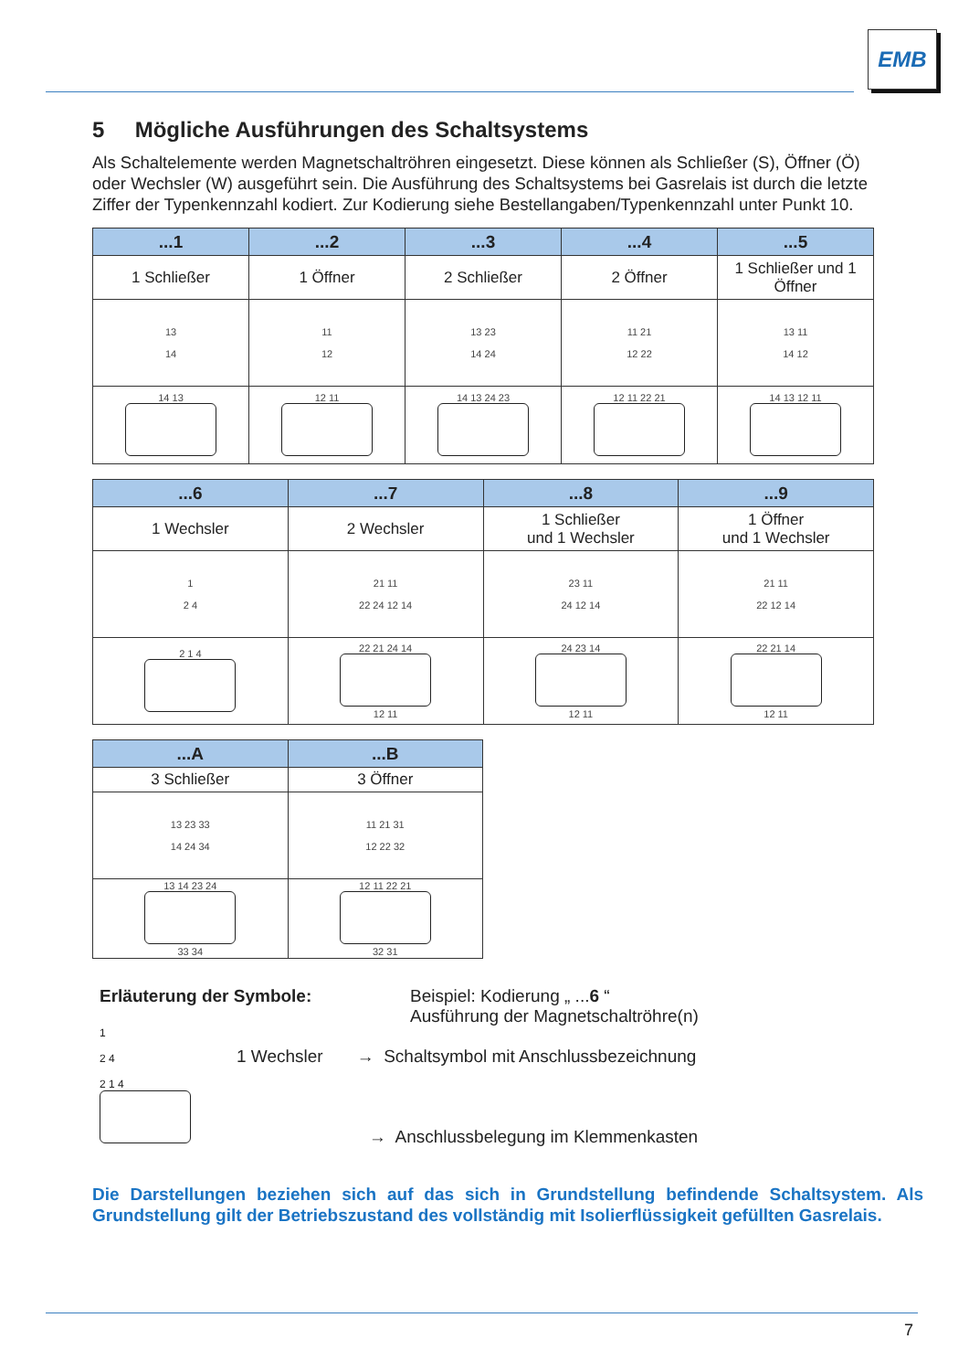EMB
5 Mögliche Ausführungen des Schaltsystems
Als Schaltelemente werden Magnetschaltröhren eingesetzt. Diese können als Schließer (S), Öffner (Ö) oder Wechsler (W) ausgeführt sein. Die Ausführung des Schaltsystems bei Gasrelais ist durch die letzte Ziffer der Typenkennzahl kodiert. Zur Kodierung siehe Bestellangaben/Typenkennzahl unter Punkt 10.
| ...1 | ...2 | ...3 | ...4 | ...5 |
| --- | --- | --- | --- | --- |
| 1 Schließer | 1 Öffner | 2 Schließer | 2 Öffner | 1 Schließer und 1 Öffner |
| 13 14 | 11 12 | 13 23 14 24 | 11 21 12 22 | 13 11 14 12 |
| 14 13 | 12 11 | 14 13 24 23 | 12 11 22 21 | 14 13 12 11 |
| ...6 | ...7 | ...8 | ...9 |
| --- | --- | --- | --- |
| 1 Wechsler | 2 Wechsler | 1 Schließer und 1 Wechsler | 1 Öffner und 1 Wechsler |
| 1 2 4 | 21 11 22 24 12 14 | 23 11 24 12 14 | 21 11 22 12 14 |
| 2 1 4 | 22 21 24 14 12 11 | 24 23 14 12 11 | 22 21 14 12 11 |
| ...A | ...B |
| --- | --- |
| 3 Schließer | 3 Öffner |
| 13 23 33 14 24 34 | 11 21 31 12 22 32 |
| 13 14 23 24 33 34 | 12 11 22 21 32 31 |
Erläuterung der Symbole:
1
2 4
2 1 4
Beispiel: Kodierung „ ...6 “
Ausführung der Magnetschaltröhre(n)
1 Wechsler → Schaltsymbol mit Anschlussbezeichnung
→ Anschlussbelegung im Klemmenkasten
Die Darstellungen beziehen sich auf das sich in Grundstellung befindende Schaltsystem. Als Grundstellung gilt der Betriebszustand des vollständig mit Isolierflüssigkeit gefüllten Gasrelais.
7